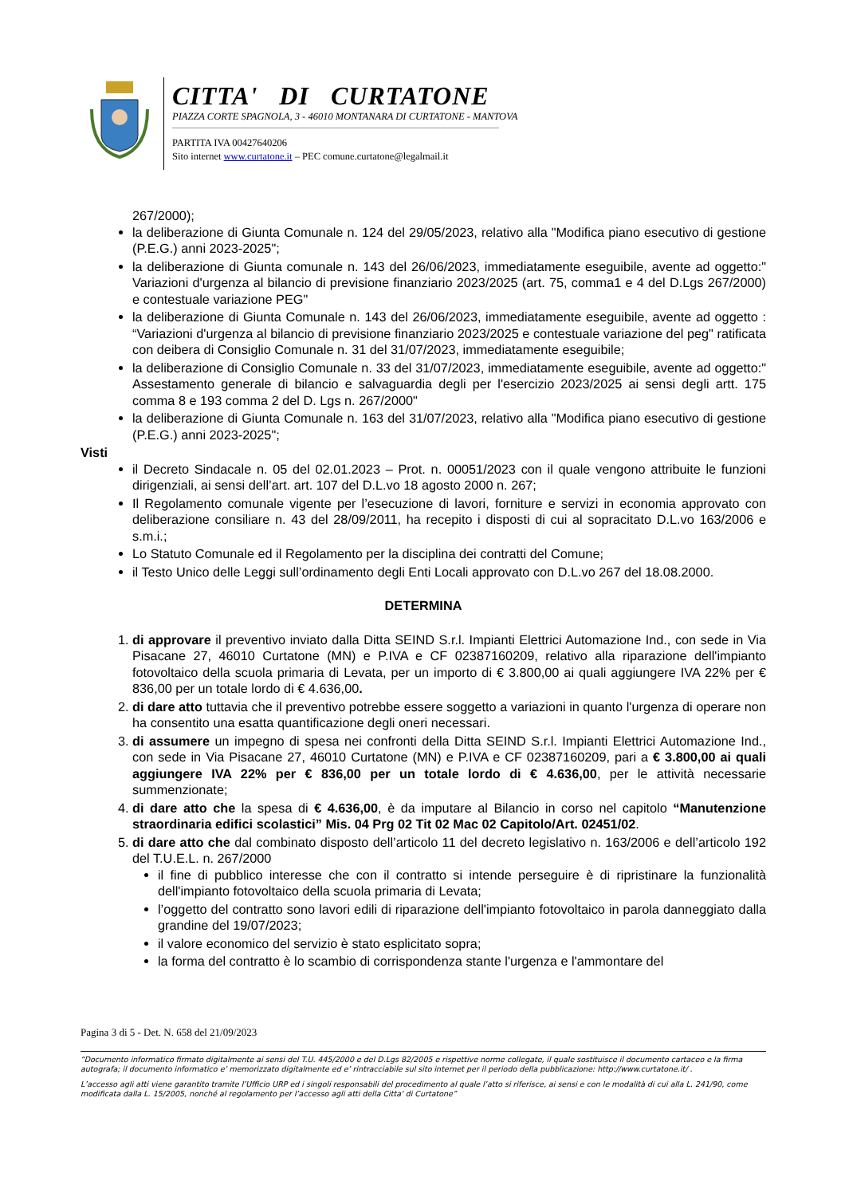CITTA' DI CURTATONE
PIAZZA CORTE SPAGNOLA, 3 - 46010 MONTANARA DI CURTATONE - MANTOVA
PARTITA IVA 00427640206
Sito internet www.curtatone.it – PEC comune.curtatone@legalmail.it
267/2000);
la deliberazione di Giunta Comunale n. 124 del 29/05/2023, relativo alla "Modifica piano esecutivo di gestione (P.E.G.) anni 2023-2025";
la deliberazione di Giunta comunale n. 143 del 26/06/2023, immediatamente eseguibile, avente ad oggetto:" Variazioni d'urgenza al bilancio di previsione finanziario 2023/2025 (art. 75, comma1 e 4 del D.Lgs 267/2000) e contestuale variazione PEG"
la deliberazione di Giunta Comunale n. 143 del 26/06/2023, immediatamente eseguibile, avente ad oggetto : “Variazioni d'urgenza al bilancio di previsione finanziario 2023/2025 e contestuale variazione del peg" ratificata con deibera di Consiglio Comunale n. 31 del 31/07/2023, immediatamente eseguibile;
la deliberazione di Consiglio Comunale n. 33 del 31/07/2023, immediatamente eseguibile, avente ad oggetto:" Assestamento generale di bilancio e salvaguardia degli per l'esercizio 2023/2025 ai sensi degli artt. 175 comma 8 e 193 comma 2 del D. Lgs n. 267/2000"
la deliberazione di Giunta Comunale n. 163 del 31/07/2023, relativo alla "Modifica piano esecutivo di gestione (P.E.G.) anni 2023-2025";
Visti
il Decreto Sindacale n. 05 del 02.01.2023 – Prot. n. 00051/2023 con il quale vengono attribuite le funzioni dirigenziali, ai sensi dell’art. art. 107 del D.L.vo 18 agosto 2000 n. 267;
Il Regolamento comunale vigente per l’esecuzione di lavori, forniture e servizi in economia approvato con deliberazione consiliare n. 43 del 28/09/2011, ha recepito i disposti di cui al sopracitato D.L.vo 163/2006 e s.m.i.;
Lo Statuto Comunale ed il Regolamento per la disciplina dei contratti del Comune;
il Testo Unico delle Leggi sull’ordinamento degli Enti Locali approvato con D.L.vo 267 del 18.08.2000.
DETERMINA
1. di approvare il preventivo inviato dalla Ditta SEIND S.r.l. Impianti Elettrici Automazione Ind., con sede in Via Pisacane 27, 46010 Curtatone (MN) e P.IVA e CF 02387160209, relativo alla riparazione dell'impianto fotovoltaico della scuola primaria di Levata, per un importo di € 3.800,00 ai quali aggiungere IVA 22% per € 836,00 per un totale lordo di € 4.636,00.
2. di dare atto tuttavia che il preventivo potrebbe essere soggetto a variazioni in quanto l'urgenza di operare non ha consentito una esatta quantificazione degli oneri necessari.
3. di assumere un impegno di spesa nei confronti della Ditta SEIND S.r.l. Impianti Elettrici Automazione Ind., con sede in Via Pisacane 27, 46010 Curtatone (MN) e P.IVA e CF 02387160209, pari a € 3.800,00 ai quali aggiungere IVA 22% per € 836,00 per un totale lordo di € 4.636,00, per le attività necessarie summenzionate;
4. di dare atto che la spesa di € 4.636,00, è da imputare al Bilancio in corso nel capitolo “Manutenzione straordinaria edifici scolastici” Mis. 04 Prg 02 Tit 02 Mac 02 Capitolo/Art. 02451/02.
5. di dare atto che dal combinato disposto dell’articolo 11 del decreto legislativo n. 163/2006 e dell’articolo 192 del T.U.E.L. n. 267/2000
il fine di pubblico interesse che con il contratto si intende perseguire è di ripristinare la funzionalità dell'impianto fotovoltaico della scuola primaria di Levata;
l’oggetto del contratto sono lavori edili di riparazione dell'impianto fotovoltaico in parola danneggiato dalla grandine del 19/07/2023;
il valore economico del servizio è stato esplicitato sopra;
la forma del contratto è lo scambio di corrispondenza stante l'urgenza e l'ammontare del
Pagina 3 di 5 - Det. N. 658 del 21/09/2023
“Documento informatico firmato digitalmente ai sensi del T.U. 445/2000 e del D.Lgs 82/2005 e rispettive norme collegate, il quale sostituisce il documento cartaceo e la firma autografa; il documento informatico e’ memorizzato digitalmente ed e’ rintracciabile sul sito internet per il periodo della pubblicazione: http://www.curtatone.it/ .
L’accesso agli atti viene garantito tramite l’Ufficio URP ed i singoli responsabili del procedimento al quale l’atto si riferisce, ai sensi e con le modalità di cui alla L. 241/90, come modificata dalla L. 15/2005, nonché al regolamento per l’accesso agli atti della Citta' di Curtatone”